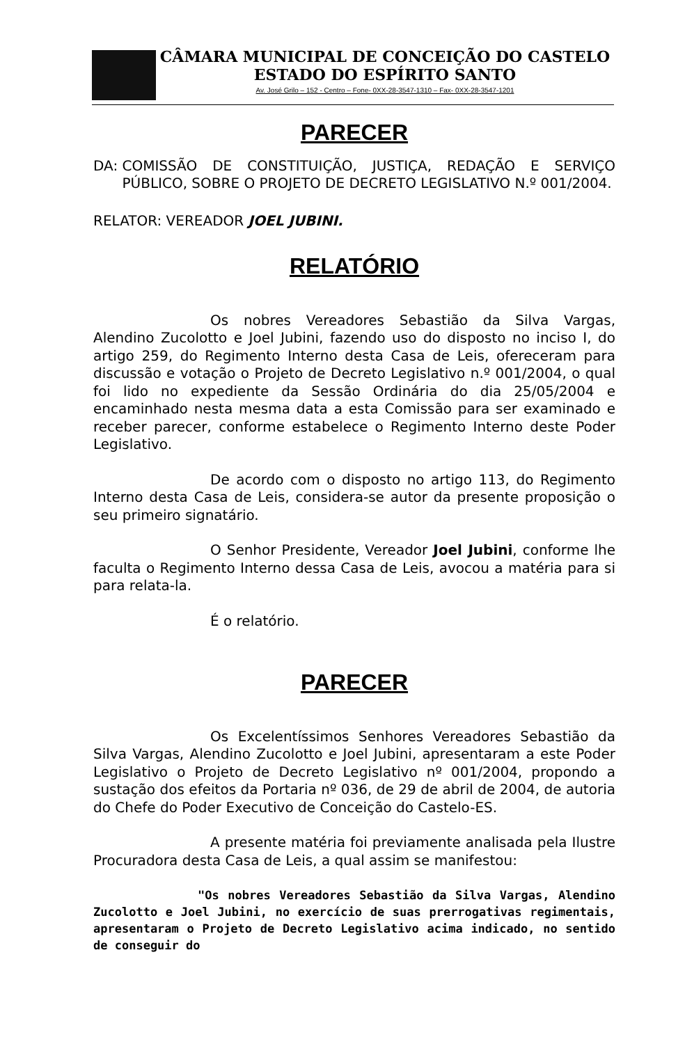CÂMARA MUNICIPAL DE CONCEIÇÃO DO CASTELO
ESTADO DO ESPÍRITO SANTO
Av. José Grilo – 152 - Centro – Fone- 0XX-28-3547-1310 – Fax- 0XX-28-3547-1201
PARECER
DA: COMISSÃO DE CONSTITUIÇÃO, JUSTIÇA, REDAÇÃO E SERVIÇO PÚBLICO, SOBRE O PROJETO DE DECRETO LEGISLATIVO N.º 001/2004.
RELATOR: VEREADOR JOEL JUBINI.
RELATÓRIO
Os nobres Vereadores Sebastião da Silva Vargas, Alendino Zucolotto e Joel Jubini, fazendo uso do disposto no inciso I, do artigo 259, do Regimento Interno desta Casa de Leis, ofereceram para discussão e votação o Projeto de Decreto Legislativo n.º 001/2004, o qual foi lido no expediente da Sessão Ordinária do dia 25/05/2004 e encaminhado nesta mesma data a esta Comissão para ser examinado e receber parecer, conforme estabelece o Regimento Interno deste Poder Legislativo.
De acordo com o disposto no artigo 113, do Regimento Interno desta Casa de Leis, considera-se autor da presente proposição o seu primeiro signatário.
O Senhor Presidente, Vereador Joel Jubini, conforme lhe faculta o Regimento Interno dessa Casa de Leis, avocou a matéria para si para relata-la.
É o relatório.
PARECER
Os Excelentíssimos Senhores Vereadores Sebastião da Silva Vargas, Alendino Zucolotto e Joel Jubini, apresentaram a este Poder Legislativo o Projeto de Decreto Legislativo nº 001/2004, propondo a sustação dos efeitos da Portaria nº 036, de 29 de abril de 2004, de autoria do Chefe do Poder Executivo de Conceição do Castelo-ES.
A presente matéria foi previamente analisada pela Ilustre Procuradora desta Casa de Leis, a qual assim se manifestou:
"Os nobres Vereadores Sebastião da Silva Vargas, Alendino Zucolotto e Joel Jubini, no exercício de suas prerrogativas regimentais, apresentaram o Projeto de Decreto Legislativo acima indicado, no sentido de conseguir do